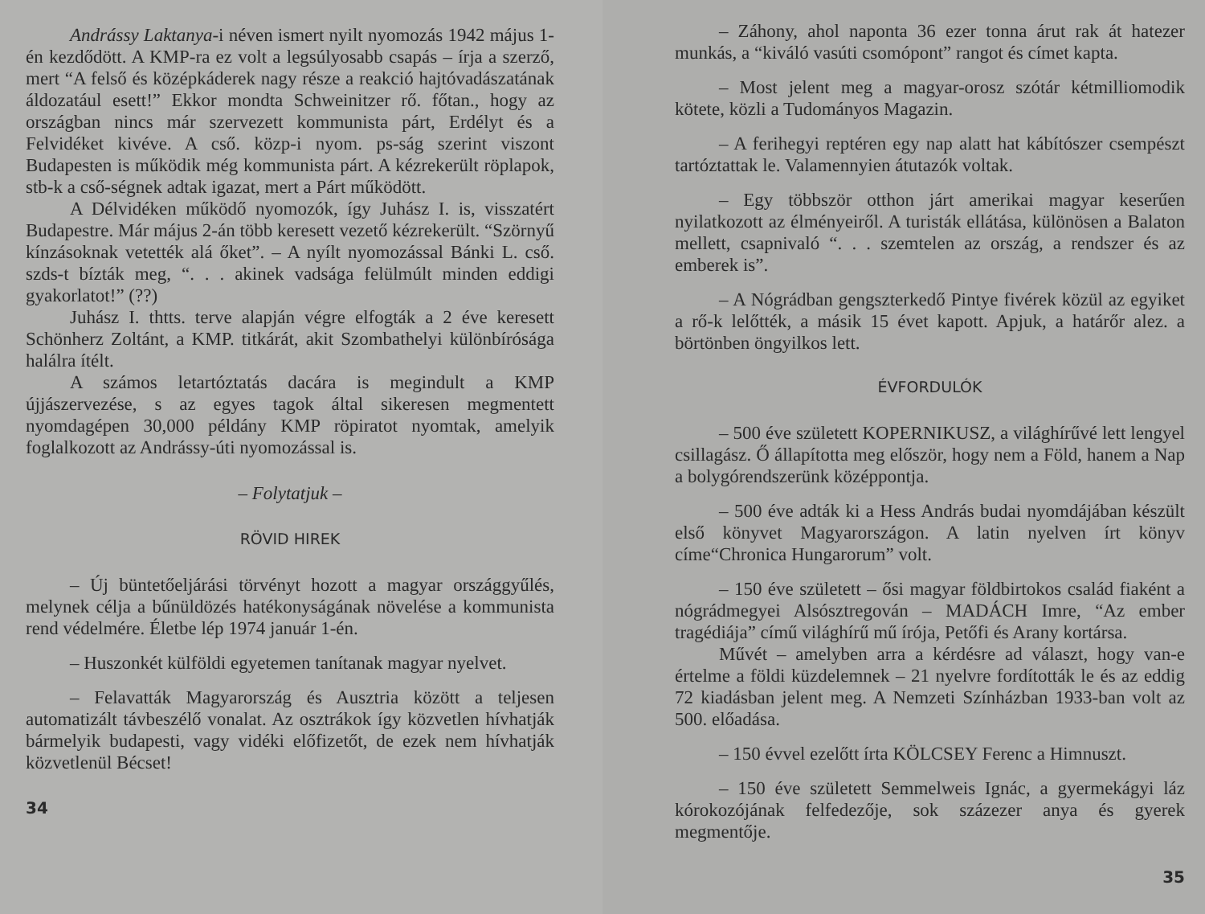Andrássy Laktanya-i néven ismert nyilt nyomozás 1942 május 1-én kezdődött. A KMP-ra ez volt a legsúlyosabb csapás – írja a szerző, mert “A felső és középkáderek nagy része a reakció hajtóvadászatának áldozatául esett!” Ekkor mondta Schweinitzer rő. főtan., hogy az országban nincs már szervezett kommunista párt, Erdélyt és a Felvidéket kivéve. A cső. közp-i nyom. ps-ság szerint viszont Budapesten is működik még kommunista párt. A kézrekerült röplapok, stb-k a cső-ségnek adtak igazat, mert a Párt működött.
A Délvidéken működő nyomozók, így Juhász I. is, visszatért Budapestre. Már május 2-án több keresett vezető kézrekerült. “Szörnyű kínzásoknak vetették alá őket”. – A nyílt nyomozással Bánki L. cső. szds-t bízták meg, “. . . akinek vadsága felülmúlt minden eddigi gyakorlatot!” (??)
Juhász I. thtts. terve alapján végre elfogták a 2 éve keresett Schönherz Zoltánt, a KMP. titkárát, akit Szombathelyi különbírósága halálra ítélt.
A számos letartóztatás dacára is megindult a KMP újjászervezése, s az egyes tagok által sikeresen megmentett nyomdagépen 30,000 példány KMP röpiratot nyomtak, amelyik foglalkozott az Andrássy-úti nyomozással is.
– Folytatjuk –
RÖVID HIREK
– Új büntetőeljárási törvényt hozott a magyar országgyűlés, melynek célja a bűnüldözés hatékonyságának növelése a kommunista rend védelmére. Életbe lép 1974 január 1-én.
– Huszonkét külföldi egyetemen tanítanak magyar nyelvet.
– Felavatták Magyarország és Ausztria között a teljesen automatizált távbeszélő vonalat. Az osztrákok így közvetlen hívhatják bármelyik budapesti, vagy vidéki előfizetőt, de ezek nem hívhatják közvetlenül Bécset!
34
– Záhony, ahol naponta 36 ezer tonna árut rak át hatezer munkás, a “kiváló vasúti csomópont” rangot és címet kapta.
– Most jelent meg a magyar-orosz szótár kétmilliomodik kötete, közli a Tudományos Magazin.
– A ferihegyi reptéren egy nap alatt hat kábítószer csempészt tartóztattak le. Valamennyien átutazók voltak.
– Egy többször otthon járt amerikai magyar keserűen nyilatkozott az élményeiről. A turisták ellátása, különösen a Balaton mellett, csapnivaló “. . . szemtelen az ország, a rendszer és az emberek is”.
– A Nógrádban gengszterkedő Pintye fivérek közül az egyiket a rő-k lelőtték, a másik 15 évet kapott. Apjuk, a határőr alez. a börtönben öngyilkos lett.
ÉVFORDULÓK
– 500 éve született KOPERNIKUSZ, a világhírűvé lett lengyel csillagász. Ő állapította meg először, hogy nem a Föld, hanem a Nap a bolygórendszerünk középpontja.
– 500 éve adták ki a Hess András budai nyomdájában készült első könyvet Magyarországon. A latin nyelven írt könyv címe“Chronica Hungarorum” volt.
– 150 éve született – ősi magyar földbirtokos család fiaként a nógrádmegyei Alsósztregován – MADÁCH Imre, “Az ember tragédiája” című világhírű mű írója, Petőfi és Arany kortársa.
Művét – amelyben arra a kérdésre ad választ, hogy van-e értelme a földi küzdelemnek – 21 nyelvre fordították le és az eddig 72 kiadásban jelent meg. A Nemzeti Színházban 1933-ban volt az 500. előadása.
– 150 évvel ezelőtt írta KÖLCSEY Ferenc a Himnuszt.
– 150 éve született Semmelweis Ignác, a gyermekágyi láz kórokozójának felfedezője, sok százezer anya és gyerek megmentője.
35